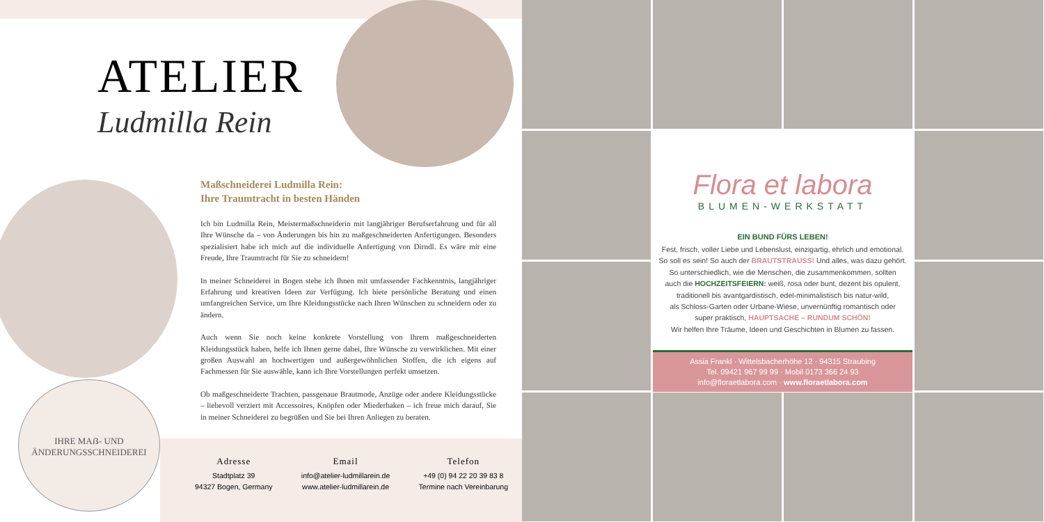ATELIER
Ludmilla Rein
IHRE MAẞ- UND ÄNDERUNGSSCHNEIDEREI
Maßschneiderei Ludmilla Rein:
Ihre Traumtracht in besten Händen
Ich bin Ludmilla Rein, Meistermaßschneiderin mit langjähriger Berufserfahrung und für all Ihre Wünsche da – von Änderungen bis hin zu maßgeschneiderten Anfertigungen. Besonders spezialisiert habe ich mich auf die individuelle Anfertigung von Dirndl. Es wäre mir eine Freude, Ihre Traumtracht für Sie zu schneidern!
In meiner Schneiderei in Bogen stehe ich Ihnen mit umfassender Fachkenntnis, langjähriger Erfahrung und kreativen Ideen zur Verfügung. Ich biete persönliche Beratung und einen umfangreichen Service, um Ihre Kleidungsstücke nach Ihren Wünschen zu schneidern oder zu ändern.
Auch wenn Sie noch keine konkrete Vorstellung von Ihrem maßgeschneiderten Kleidungsstück haben, helfe ich Ihnen gerne dabei, Ihre Wünsche zu verwirklichen. Mit einer großen Auswahl an hochwertigen und außergewöhnlichen Stoffen, die ich eigens auf Fachmessen für Sie auswähle, kann ich Ihre Vorstellungen perfekt umsetzen.
Ob maßgeschneiderte Trachten, passgenaue Brautmode, Anzüge oder andere Kleidungsstücke – liebevoll verziert mit Accessoires, Knöpfen oder Miederhaken – ich freue mich darauf, Sie in meiner Schneiderei zu begrüßen und Sie bei Ihren Anliegen zu beraten.
Adresse
Stadtplatz 39
94327 Bogen, Germany
Email
info@atelier-ludmillarein.de
www.atelier-ludmillarein.de
Telefon
+49 (0) 94 22 20 39 83 8
Termine nach Vereinbarung
Flora et labora
BLUMEN-WERKSTATT
EIN BUND FÜRS LEBEN!
Fest, frisch, voller Liebe und Lebenslust, einzigartig, ehrlich und emotional.
So soll es sein! So auch der BRAUTSTRAUSS! Und alles, was dazu gehört.
So unterschiedlich, wie die Menschen, die zusammenkommen, sollten
auch die HOCHZEITSFEIERN: weiß, rosa oder bunt, dezent bis opulent,
traditionell bis avantgardistisch, edel-minimalistisch bis natur-wild,
als Schloss-Garten oder Urbane-Wiese, unvernünftig romantisch oder
super praktisch, HAUPTSACHE – RUNDUM SCHÖN!
Wir helfen Ihre Träume, Ideen und Geschichten in Blumen zu fassen.
Assia Frankl · Wittelsbacherhöhe 12 · 94315 Straubing
Tel. 09421 967 99 99 · Mobil 0173 366 24 93
info@floraetlabora.com · www.floraetlabora.com